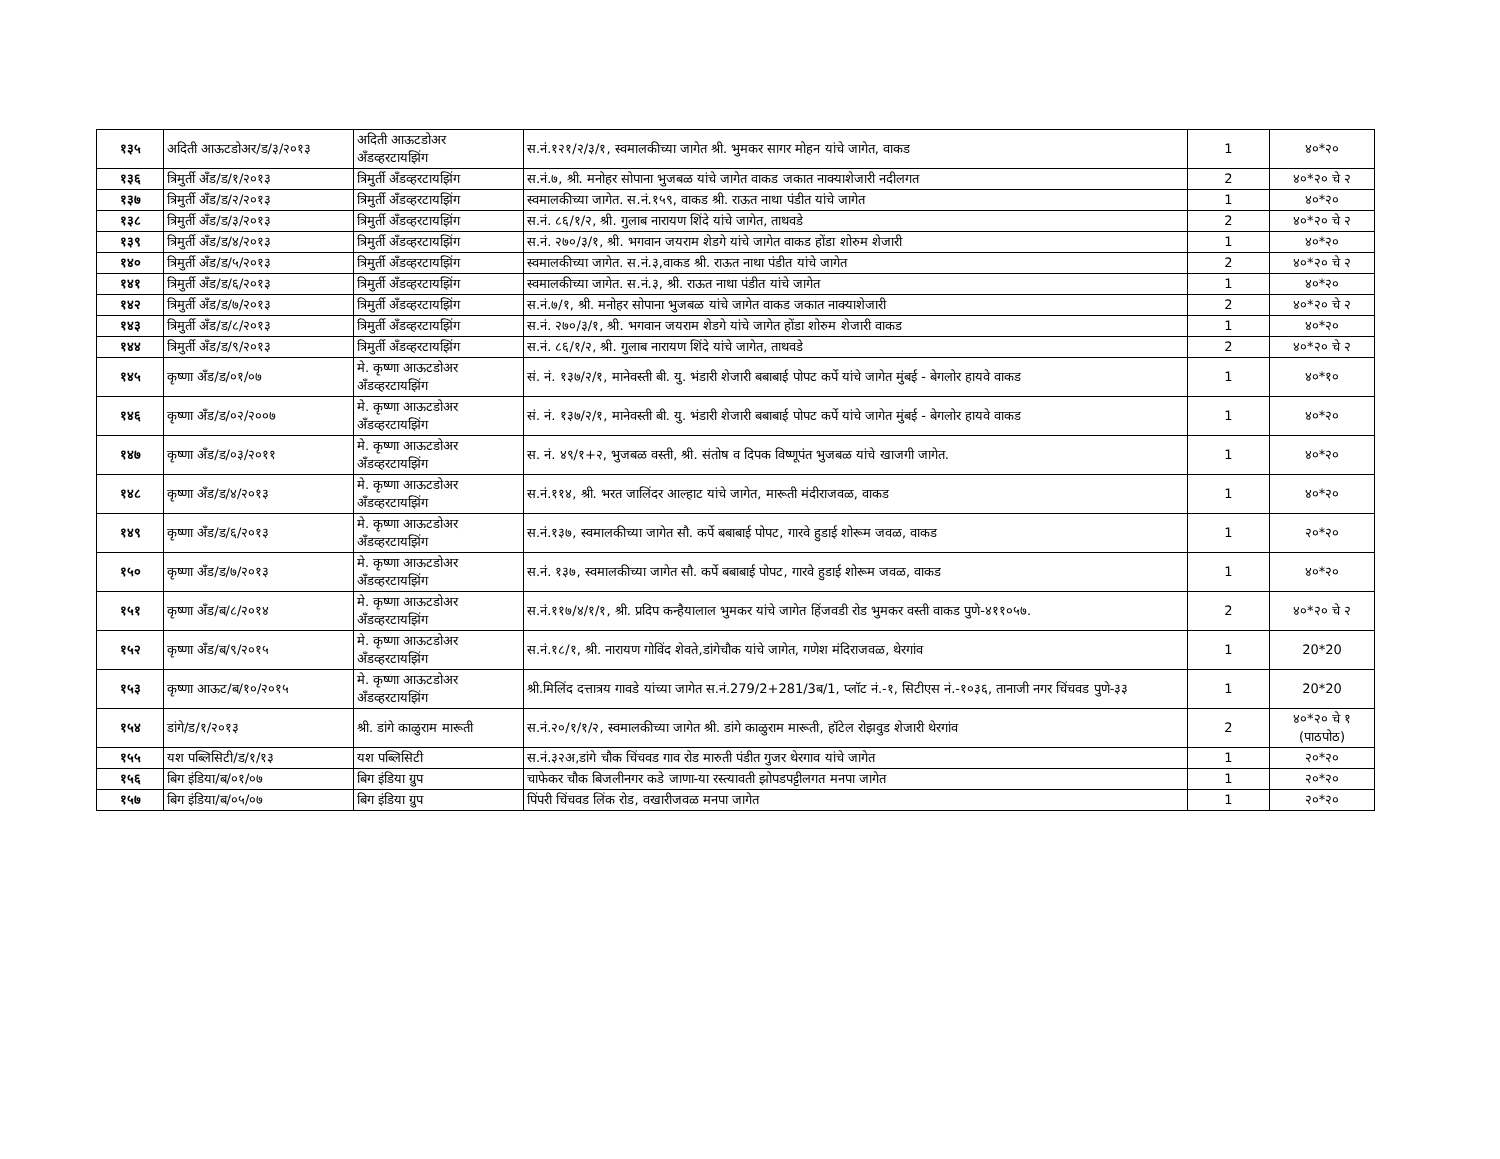| १३५ | अदिती आऊटडोअर/ड/३/२०१३ | अदिती आऊटडोअर अँडव्हरटायझिंग | स.नं.१२१/२/३/१, स्वमालकीच्या जागेत श्री. भुमकर सागर मोहन यांचे जागेत, वाकड | 1 | ४०*२० |
| १३६ | त्रिमुर्ती अँड/ड/१/२०१३ | त्रिमुर्ती अँडव्हरटायझिंग | स.नं.७, श्री. मनोहर सोपाना भुजबळ यांचे जागेत वाकड जकात नाक्याशेजारी नदीलगत | 2 | ४०*२० चे २ |
| १३७ | त्रिमुर्ती अँड/ड/२/२०१३ | त्रिमुर्ती अँडव्हरटायझिंग | स्वमालकीच्या जागेत. स.नं.१५९, वाकड श्री. राऊत नाथा पंडीत यांचे जागेत | 1 | ४०*२० |
| १३८ | त्रिमुर्ती अँड/ड/३/२०१३ | त्रिमुर्ती अँडव्हरटायझिंग | स.नं. ८६/१/२, श्री. गुलाब नारायण शिंदे यांचे जागेत, ताथवडे | 2 | ४०*२० चे २ |
| १३९ | त्रिमुर्ती अँड/ड/४/२०१३ | त्रिमुर्ती अँडव्हरटायझिंग | स.नं. २७०/३/१, श्री. भगवान जयराम शेडगे यांचे जागेत वाकड होंडा शोरुम शेजारी | 1 | ४०*२० |
| १४० | त्रिमुर्ती अँड/ड/५/२०१३ | त्रिमुर्ती अँडव्हरटायझिंग | स्वमालकीच्या जागेत. स.नं.३,वाकड श्री. राऊत नाथा पंडीत यांचे जागेत | 2 | ४०*२० चे २ |
| १४१ | त्रिमुर्ती अँड/ड/६/२०१३ | त्रिमुर्ती अँडव्हरटायझिंग | स्वमालकीच्या जागेत. स.नं.३, श्री. राऊत नाथा पंडीत यांचे जागेत | 1 | ४०*२० |
| १४२ | त्रिमुर्ती अँड/ड/७/२०१३ | त्रिमुर्ती अँडव्हरटायझिंग | स.नं.७/१, श्री. मनोहर सोपाना भुजबळ यांचे जागेत वाकड जकात नाक्याशेजारी | 2 | ४०*२० चे २ |
| १४३ | त्रिमुर्ती अँड/ड/८/२०१३ | त्रिमुर्ती अँडव्हरटायझिंग | स.नं. २७०/३/१, श्री. भगवान जयराम शेडगे यांचे जागेत होंडा शोरुम शेजारी वाकड | 1 | ४०*२० |
| १४४ | त्रिमुर्ती अँड/ड/९/२०१३ | त्रिमुर्ती अँडव्हरटायझिंग | स.नं. ८६/१/२, श्री. गुलाब नारायण शिंदे यांचे जागेत, ताथवडे | 2 | ४०*२० चे २ |
| १४५ | कृष्णा अँड/ड/०१/०७ | मे. कृष्णा आऊटडोअर अँडव्हरटायझिंग | सं. नं. १३७/२/१, मानेवस्ती बी. यु. भंडारी शेजारी बबाबाई पोपट कर्पे यांचे जागेत मुंबई - बेगलोर हायवे वाकड | 1 | ४०*१० |
| १४६ | कृष्णा अँड/ड/०२/२००७ | मे. कृष्णा आऊटडोअर अँडव्हरटायझिंग | सं. नं. १३७/२/१, मानेवस्ती बी. यु. भंडारी शेजारी बबाबाई पोपट कर्पे यांचे जागेत मुंबई - बेगलोर हायवे वाकड | 1 | ४०*२० |
| १४७ | कृष्णा अँड/ड/०३/२०११ | मे. कृष्णा आऊटडोअर अँडव्हरटायझिंग | स. नं. ४९/१+२, भुजबळ वस्ती, श्री. संतोष व दिपक विष्णूपंत भुजबळ यांचे खाजगी जागेत. | 1 | ४०*२० |
| १४८ | कृष्णा अँड/ड/४/२०१३ | मे. कृष्णा आऊटडोअर अँडव्हरटायझिंग | स.नं.११४, श्री. भरत जालिंदर आल्हाट यांचे जागेत, मारूती मंदीराजवळ, वाकड | 1 | ४०*२० |
| १४९ | कृष्णा अँड/ड/६/२०१३ | मे. कृष्णा आऊटडोअर अँडव्हरटायझिंग | स.नं.१३७, स्वमालकीच्या जागेत सौ. कर्पे बबाबाई पोपट, गारवे हुडाई शोरूम जवळ, वाकड | 1 | २०*२० |
| १५० | कृष्णा अँड/ड/७/२०१३ | मे. कृष्णा आऊटडोअर अँडव्हरटायझिंग | स.नं. १३७, स्वमालकीच्या जागेत सौ. कर्पे बबाबाई पोपट, गारवे हुडाई शोरूम जवळ, वाकड | 1 | ४०*२० |
| १५१ | कृष्णा अँड/ब/८/२०१४ | मे. कृष्णा आऊटडोअर अँडव्हरटायझिंग | स.नं.११७/४/१/१, श्री. प्रदिप कन्हैयालाल भुमकर यांचे जागेत हिंजवडी रोड भुमकर वस्ती वाकड पुणे-४११०५७. | 2 | ४०*२० चे २ |
| १५२ | कृष्णा अँड/ब/९/२०१५ | मे. कृष्णा आऊटडोअर अँडव्हरटायझिंग | स.नं.१८/१, श्री. नारायण गोविंद शेवते,डांगेचौक यांचे जागेत, गणेश मंदिराजवळ, थेरगांव | 1 | 20*20 |
| १५३ | कृष्णा आऊट/ब/१०/२०१५ | मे. कृष्णा आऊटडोअर अँडव्हरटायझिंग | श्री.मिलिंद दत्तात्रय गावडे यांच्या जागेत स.नं.279/2+281/3ब/1, प्लॉट नं.-१, सिटीएस नं.-१०३६, तानाजी नगर चिंचवड पुणे-३३ | 1 | 20*20 |
| १५४ | डांगे/ड/१/२०१३ | श्री. डांगे काळुराम मारूती | स.नं.२०/१/१/२, स्वमालकीच्या जागेत श्री. डांगे काळुराम मारूती, हॉटेल रोझवुड शेजारी थेरगांव | 2 | ४०*२० चे १ (पाठपोठ) |
| १५५ | यश पब्लिसिटी/ड/१/१३ | यश पब्लिसिटी | स.नं.३२अ,डांगे चौक चिंचवड गाव रोड मारुती पंडीत गुजर थेरगाव यांचे जागेत | 1 | २०*२० |
| १५६ | बिग इंडिया/ब/०१/०७ | बिग इंडिया ग्रुप | चाफेकर चौक बिजलीनगर कडे जाणा-या रस्त्यावती झोपडपट्टीलगत मनपा जागेत | 1 | २०*२० |
| १५७ | बिग इंडिया/ब/०५/०७ | बिग इंडिया ग्रुप | पिंपरी चिंचवड लिंक रोड, वखारीजवळ मनपा जागेत | 1 | २०*२० |